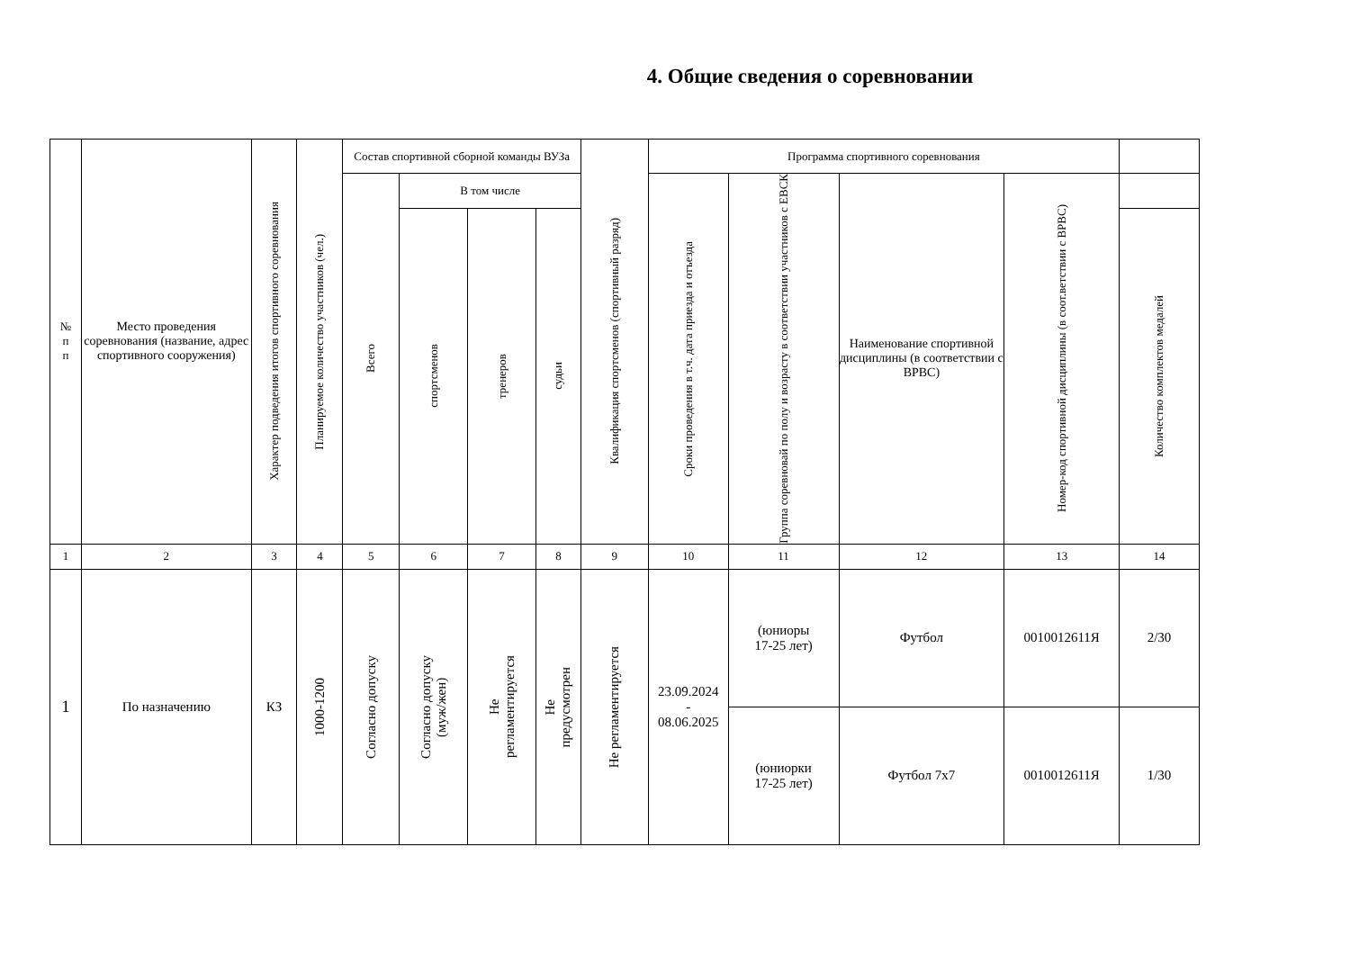4. Общие сведения о соревновании
| № п п | Место проведения соревнования (название, адрес спортивного сооружения) | Характер подведения итогов спортивного соревнования | Планируемое количество участников (чел.) | Состав спортивной сборной команды ВУЗа | | | | Квалификация спортсменов (спортивный разряд) | Программа спортивного соревнования | | | | |
| --- | --- | --- | --- | --- | --- | --- | --- | --- | --- | --- | --- | --- | --- |
| | | | | Всего | В том числе | | | | Сроки проведения в т.ч. дата приезда и отъезда | Группа соревновай по полу и возрасту в соответствии участников с ЕВСК | Наименование спортивной дисциплины (в соответствии с ВРВС) | Номер-код спортивной дисциплины (в соот.ветствии с ВРВС) | |
| | | | | | спортсменов | тренеров | судьи | | | | | | Количество комплектов медалей |
| 1 | 2 | 3 | 4 | 5 | 6 | 7 | 8 | 9 | 10 | 11 | 12 | 13 | 14 |
| 1 | По назначению | КЗ | 1000-1200 | Согласно допуску | Согласно допуску (муж/жен) | Не регламентируется | Не предусмотрен | Не регламентируется | 23.09.2024 - 08.06.2025 | (юниоры 17-25 лет) | Футбол | 0010012611Я | 2/30 |
| | | | | | | | | | | (юниорки 17-25 лет) | Футбол 7х7 | 0010012611Я | 1/30 |